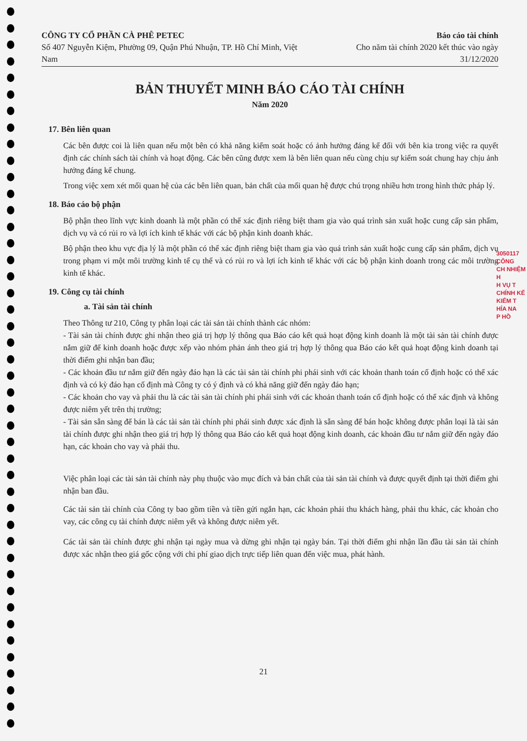CÔNG TY CỔ PHẦN CÀ PHÊ PETEC
Số 407 Nguyễn Kiệm, Phường 09, Quận Phú Nhuận, TP. Hồ Chí Minh, Việt Nam
Báo cáo tài chính
Cho năm tài chính 2020 kết thúc vào ngày 31/12/2020
BẢN THUYẾT MINH BÁO CÁO TÀI CHÍNH
Năm 2020
17. Bên liên quan
Các bên được coi là liên quan nếu một bên có khả năng kiểm soát hoặc có ảnh hưởng đáng kể đối với bên kia trong việc ra quyết định các chính sách tài chính và hoạt động. Các bên cũng được xem là bên liên quan nếu cùng chịu sự kiểm soát chung hay chịu ảnh hưởng đáng kể chung.
Trong việc xem xét mối quan hệ của các bên liên quan, bản chất của mối quan hệ được chú trọng nhiều hơn trong hình thức pháp lý.
18. Báo cáo bộ phận
Bộ phận theo lĩnh vực kinh doanh là một phần có thể xác định riêng biệt tham gia vào quá trình sản xuất hoặc cung cấp sản phẩm, dịch vụ và có rủi ro và lợi ích kinh tế khác với các bộ phận kinh doanh khác.
Bộ phận theo khu vực địa lý là một phần có thể xác định riêng biệt tham gia vào quá trình sản xuất hoặc cung cấp sản phẩm, dịch vụ trong phạm vi một môi trường kinh tế cụ thể và có rủi ro và lợi ích kinh tế khác với các bộ phận kinh doanh trong các môi trường kinh tế khác.
19. Công cụ tài chính
a. Tài sản tài chính
Theo Thông tư 210, Công ty phân loại các tài sản tài chính thành các nhóm:
- Tài sản tài chính được ghi nhận theo giá trị hợp lý thông qua Báo cáo kết quả hoạt động kinh doanh là một tài sản tài chính được nắm giữ để kinh doanh hoặc được xếp vào nhóm phản ánh theo giá trị hợp lý thông qua Báo cáo kết quả hoạt động kinh doanh tại thời điểm ghi nhận ban đầu;
- Các khoản đầu tư nắm giữ đến ngày đáo hạn là các tài sản tài chính phi phái sinh với các khoản thanh toán cố định hoặc có thể xác định và có kỳ đáo hạn cố định mà Công ty có ý định và có khả năng giữ đến ngày đáo hạn;
- Các khoản cho vay và phải thu là các tài sản tài chính phi phái sinh với các khoản thanh toán cố định hoặc có thể xác định và không được niêm yết trên thị trường;
- Tài sản sẵn sàng để bán là các tài sản tài chính phi phái sinh được xác định là sẵn sàng để bán hoặc không được phân loại là tài sản tài chính được ghi nhận theo giá trị hợp lý thông qua Báo cáo kết quả hoạt động kinh doanh, các khoản đầu tư nắm giữ đến ngày đáo hạn, các khoản cho vay và phải thu.
Việc phân loại các tài sản tài chính này phụ thuộc vào mục đích và bản chất của tài sản tài chính và được quyết định tại thời điểm ghi nhận ban đầu.
Các tài sản tài chính của Công ty bao gồm tiền và tiền gửi ngắn hạn, các khoản phải thu khách hàng, phải thu khác, các khoản cho vay, các công cụ tài chính được niêm yết và không được niêm yết.
Các tài sản tài chính được ghi nhận tại ngày mua và dừng ghi nhận tại ngày bán. Tại thời điểm ghi nhận lần đầu tài sản tài chính được xác nhận theo giá gốc cộng với chi phí giao dịch trực tiếp liên quan đến việc mua, phát hành.
3050117
CÔNG
CH NHIỆM H
H VỤ T
CHÍNH KẾ
KIỂM T
HÍA NA
P HỒ
21